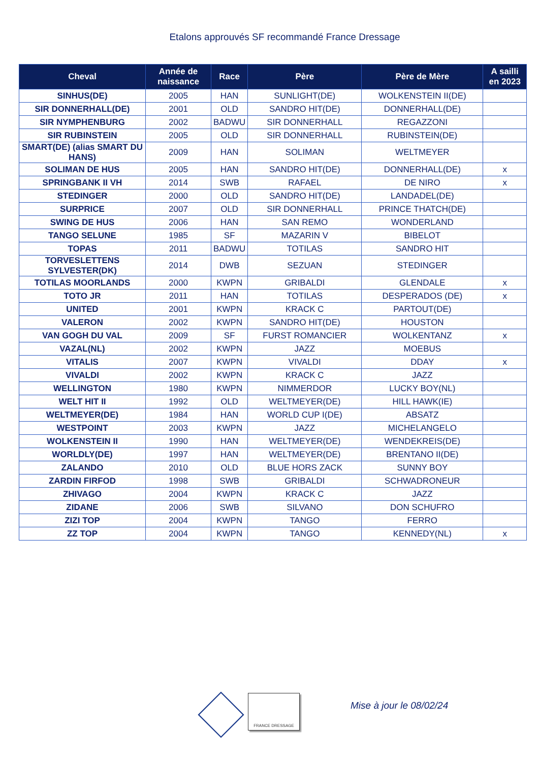Etalons approuvés SF recommandé France Dressage
| Cheval | Année de naissance | Race | Père | Père de Mère | A sailli en 2023 |
| --- | --- | --- | --- | --- | --- |
| SINHUS(DE) | 2005 | HAN | SUNLIGHT(DE) | WOLKENSTEIN II(DE) | |
| SIR DONNERHALL(DE) | 2001 | OLD | SANDRO HIT(DE) | DONNERHALL(DE) | |
| SIR NYMPHENBURG | 2002 | BADWU | SIR DONNERHALL | REGAZZONI | |
| SIR RUBINSTEIN | 2005 | OLD | SIR DONNERHALL | RUBINSTEIN(DE) | |
| SMART(DE) (alias SMART DU HANS) | 2009 | HAN | SOLIMAN | WELTMEYER | |
| SOLIMAN DE HUS | 2005 | HAN | SANDRO HIT(DE) | DONNERHALL(DE) | x |
| SPRINGBANK II VH | 2014 | SWB | RAFAEL | DE NIRO | x |
| STEDINGER | 2000 | OLD | SANDRO HIT(DE) | LANDADEL(DE) | |
| SURPRICE | 2007 | OLD | SIR DONNERHALL | PRINCE THATCH(DE) | |
| SWING DE HUS | 2006 | HAN | SAN REMO | WONDERLAND | |
| TANGO SELUNE | 1985 | SF | MAZARIN V | BIBELOT | |
| TOPAS | 2011 | BADWU | TOTILAS | SANDRO HIT | |
| TORVESLETTENS SYLVESTER(DK) | 2014 | DWB | SEZUAN | STEDINGER | |
| TOTILAS MOORLANDS | 2000 | KWPN | GRIBALDI | GLENDALE | x |
| TOTO JR | 2011 | HAN | TOTILAS | DESPERADOS (DE) | x |
| UNITED | 2001 | KWPN | KRACK C | PARTOUT(DE) | |
| VALERON | 2002 | KWPN | SANDRO HIT(DE) | HOUSTON | |
| VAN GOGH DU VAL | 2009 | SF | FURST ROMANCIER | WOLKENTANZ | x |
| VAZAL(NL) | 2002 | KWPN | JAZZ | MOEBUS | |
| VITALIS | 2007 | KWPN | VIVALDI | DDAY | x |
| VIVALDI | 2002 | KWPN | KRACK C | JAZZ | |
| WELLINGTON | 1980 | KWPN | NIMMERDOR | LUCKY BOY(NL) | |
| WELT HIT II | 1992 | OLD | WELTMEYER(DE) | HILL HAWK(IE) | |
| WELTMEYER(DE) | 1984 | HAN | WORLD CUP I(DE) | ABSATZ | |
| WESTPOINT | 2003 | KWPN | JAZZ | MICHELANGELO | |
| WOLKENSTEIN II | 1990 | HAN | WELTMEYER(DE) | WENDEKREIS(DE) | |
| WORLDLY(DE) | 1997 | HAN | WELTMEYER(DE) | BRENTANO II(DE) | |
| ZALANDO | 2010 | OLD | BLUE HORS ZACK | SUNNY BOY | |
| ZARDIN FIRFOD | 1998 | SWB | GRIBALDI | SCHWADRONEUR | |
| ZHIVAGO | 2004 | KWPN | KRACK C | JAZZ | |
| ZIDANE | 2006 | SWB | SILVANO | DON SCHUFRO | |
| ZIZI TOP | 2004 | KWPN | TANGO | FERRO | |
| ZZ TOP | 2004 | KWPN | TANGO | KENNEDY(NL) | x |
FRANCE DRESSAGE
Mise à jour le 08/02/24